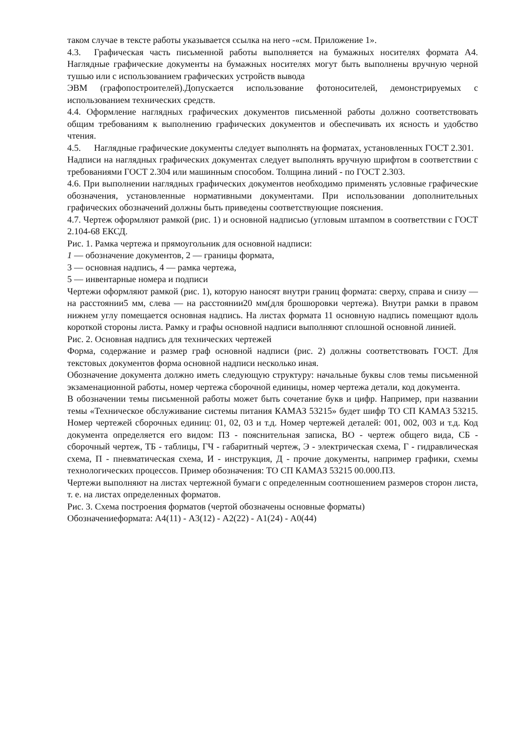таком случае в тексте работы указывается ссылка на него -«см. Приложение 1».
4.3. Графическая часть письменной работы выполняется на бумажных носителях формата А4. Наглядные графические документы на бумажных носителях могут быть выполнены вручную черной тушью или с использованием графических устройств вывода
ЭВМ (графопостроителей).Допускается использование фотоносителей, демонстрируемых с использованием технических средств.
4.4. Оформление наглядных графических документов письменной работы должно соответствовать общим требованиям к выполнению графических документов и обеспечивать их ясность и удобство чтения.
4.5. Наглядные графические документы следует выполнять на форматах, установленных ГОСТ 2.301.
Надписи на наглядных графических документах следует выполнять вручную шрифтом в соответствии с требованиями ГОСТ 2.304 или машинным способом. Толщина линий - по ГОСТ 2.303.
4.6. При выполнении наглядных графических документов необходимо применять условные графические обозначения, установленные нормативными документами. При использовании дополнительных графических обозначений должны быть приведены соответствующие пояснения.
4.7. Чертеж оформляют рамкой (рис. 1) и основной надписью (угловым штампом в соответствии с ГОСТ 2.104-68 ЕКСД.
Рис. 1. Рамка чертежа и прямоугольник для основной надписи:
1 — обозначение документов, 2 — границы формата,
3 — основная надпись, 4 — рамка чертежа,
5 — инвентарные номера и подписи
Чертежи оформляют рамкой (рис. 1), которую наносят внутри границ формата: сверху, справа и снизу — на расстоянии5 мм, слева — на расстоянии20 мм(для брошюровки чертежа). Внутри рамки в правом нижнем углу помещается основная надпись. На листах формата 11 основную надпись помещают вдоль короткой стороны листа. Рамку и графы основной надписи выполняют сплошной основной линией.
Рис. 2. Основная надпись для технических чертежей
Форма, содержание и размер граф основной надписи (рис. 2) должны соответствовать ГОСТ. Для текстовых документов форма основной надписи несколько иная.
Обозначение документа должно иметь следующую структуру: начальные буквы слов темы письменной экзаменационной работы, номер чертежа сборочной единицы, номер чертежа детали, код документа.
В обозначении темы письменной работы может быть сочетание букв и цифр. Например, при названии темы «Техническое обслуживание системы питания КАМАЗ 53215» будет шифр ТО СП КАМАЗ 53215. Номер чертежей сборочных единиц: 01, 02, 03 и т.д. Номер чертежей деталей: 001, 002, 003 и т.д. Код документа определяется его видом: ПЗ - пояснительная записка, ВО - чертеж общего вида, СБ - сборочный чертеж, ТБ - таблицы, ГЧ - габаритный чертеж, Э - электрическая схема, Г - гидравлическая схема, П - пневматическая схема, И - инструкция, Д - прочие документы, например графики, схемы технологических процессов. Пример обозначения: ТО СП КАМАЗ 53215 00.000.ПЗ.
Чертежи выполняют на листах чертежной бумаги с определенным соотношением размеров сторон листа, т. е. на листах определенных форматов.
Рис. 3. Схема построения форматов (чертой обозначены основные форматы)
Обозначениеформата: А4(11) - А3(12) - А2(22) - А1(24) - А0(44)